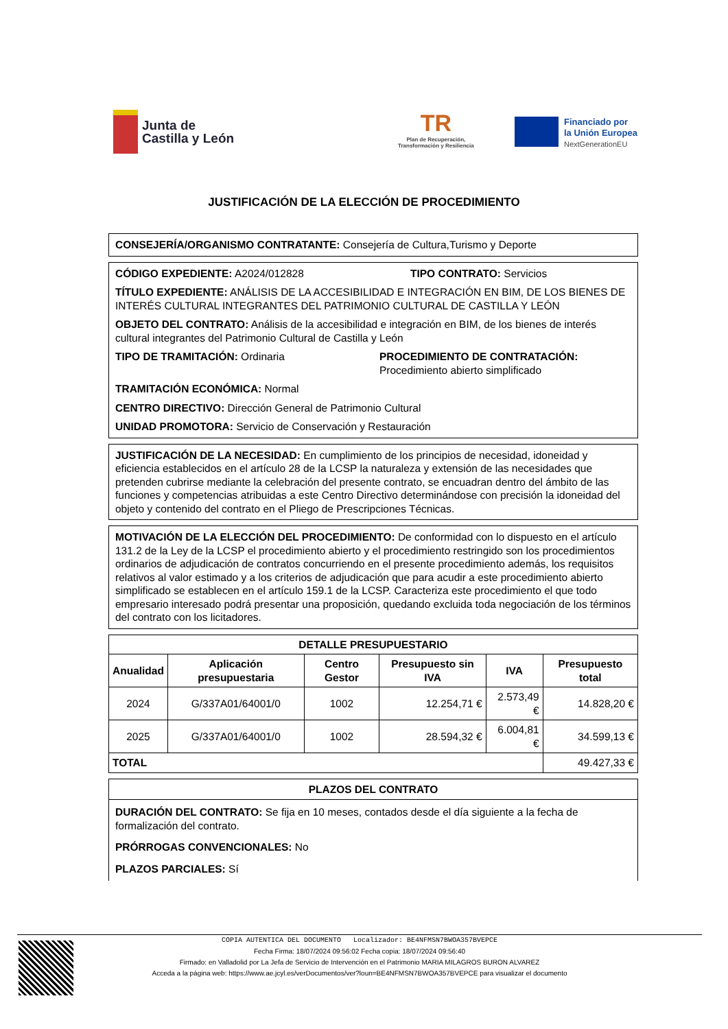Junta de
Castilla y León
TR
Plan de Recuperación,
Transformación y Resiliencia
Financiado por
la Unión Europea
NextGenerationEU
JUSTIFICACIÓN DE LA ELECCIÓN DE PROCEDIMIENTO
CONSEJERÍA/ORGANISMO CONTRATANTE: Consejería de Cultura,Turismo y Deporte
CÓDIGO EXPEDIENTE: A2024/012828 TIPO CONTRATO: Servicios
TÍTULO EXPEDIENTE: ANÁLISIS DE LA ACCESIBILIDAD E INTEGRACIÓN EN BIM, DE LOS BIENES DE INTERÉS CULTURAL INTEGRANTES DEL PATRIMONIO CULTURAL DE CASTILLA Y LEÓN
OBJETO DEL CONTRATO: Análisis de la accesibilidad e integración en BIM, de los bienes de interés cultural integrantes del Patrimonio Cultural de Castilla y León
TIPO DE TRAMITACIÓN: Ordinaria PROCEDIMIENTO DE CONTRATACIÓN:
Procedimiento abierto simplificado
TRAMITACIÓN ECONÓMICA: Normal
CENTRO DIRECTIVO: Dirección General de Patrimonio Cultural
UNIDAD PROMOTORA: Servicio de Conservación y Restauración
JUSTIFICACIÓN DE LA NECESIDAD: En cumplimiento de los principios de necesidad, idoneidad y eficiencia establecidos en el artículo 28 de la LCSP la naturaleza y extensión de las necesidades que pretenden cubrirse mediante la celebración del presente contrato, se encuadran dentro del ámbito de las funciones y competencias atribuidas a este Centro Directivo determinándose con precisión la idoneidad del objeto y contenido del contrato en el Pliego de Prescripciones Técnicas.
MOTIVACIÓN DE LA ELECCIÓN DEL PROCEDIMIENTO: De conformidad con lo dispuesto en el artículo 131.2 de la Ley de la LCSP el procedimiento abierto y el procedimiento restringido son los procedimientos ordinarios de adjudicación de contratos concurriendo en el presente procedimiento además, los requisitos relativos al valor estimado y a los criterios de adjudicación que para acudir a este procedimiento abierto simplificado se establecen en el artículo 159.1 de la LCSP. Caracteriza este procedimiento el que todo empresario interesado podrá presentar una proposición, quedando excluida toda negociación de los términos del contrato con los licitadores.
| DETALLE PRESUPUESTARIO | | | | | |
| --- | --- | --- | --- | --- | --- |
| Anualidad | Aplicación presupuestaria | Centro Gestor | Presupuesto sin IVA | IVA | Presupuesto total |
| 2024 | G/337A01/64001/0 | 1002 | 12.254,71 € | 2.573,49 € | 14.828,20 € |
| 2025 | G/337A01/64001/0 | 1002 | 28.594,32 € | 6.004,81 € | 34.599,13 € |
| TOTAL | | | | | 49.427,33 € |
PLAZOS DEL CONTRATO
DURACIÓN DEL CONTRATO: Se fija en 10 meses, contados desde el día siguiente a la fecha de formalización del contrato.
PRÓRROGAS CONVENCIONALES: No
PLAZOS PARCIALES: Sí
COPIA AUTENTICA DEL DOCUMENTO Localizador: BE4NFMSN7BWOA357BVEPCE
Fecha Firma: 18/07/2024 09:56:02 Fecha copia: 18/07/2024 09:56:40
Firmado: en Valladolid por La Jefa de Servicio de Intervención en el Patrimonio MARIA MILAGROS BURON ALVAREZ
Acceda a la página web: https://www.ae.jcyl.es/verDocumentos/ver?loun=BE4NFMSN7BWOA357BVEPCE para visualizar el documento